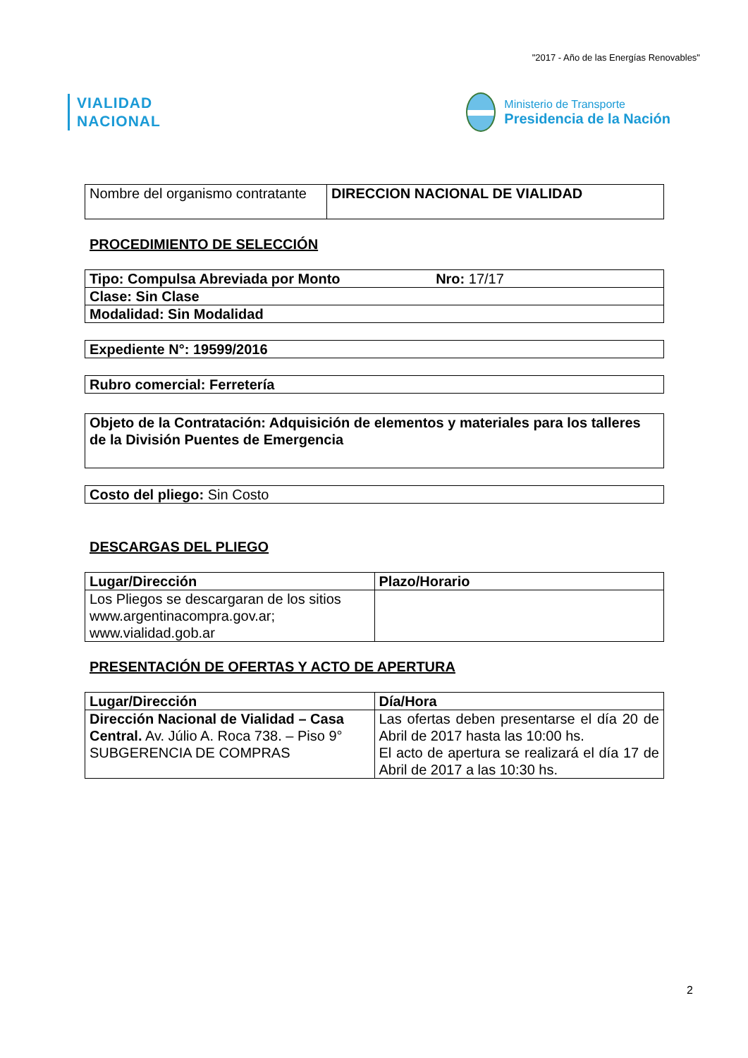"2017 - Año de las Energías Renovables"
VIALIDAD
NACIONAL
Ministerio de Transporte
Presidencia de la Nación
| Nombre del organismo contratante | DIRECCION NACIONAL DE VIALIDAD |
PROCEDIMIENTO DE SELECCIÓN
| Tipo: Compulsa Abreviada por Monto Nro: 17/17 |
| Clase: Sin Clase |
| Modalidad: Sin Modalidad |
| Expediente N°: 19599/2016 |
| Rubro comercial: Ferretería |
| Objeto de la Contratación: Adquisición de elementos y materiales para los talleres de la División Puentes de Emergencia |
| Costo del pliego: Sin Costo |
DESCARGAS DEL PLIEGO
| Lugar/Dirección | Plazo/Horario |
| --- | --- |
| Los Pliegos se descargaran de los sitios www.argentinacompra.gov.ar; www.vialidad.gob.ar | |
PRESENTACIÓN DE OFERTAS Y ACTO DE APERTURA
| Lugar/Dirección | Día/Hora |
| --- | --- |
| Dirección Nacional de Vialidad – Casa Central. Av. Júlio A. Roca 738. – Piso 9° SUBGERENCIA DE COMPRAS | Las ofertas deben presentarse el día 20 de Abril de 2017 hasta las 10:00 hs. El acto de apertura se realizará el día 17 de Abril de 2017 a las 10:30 hs. |
2